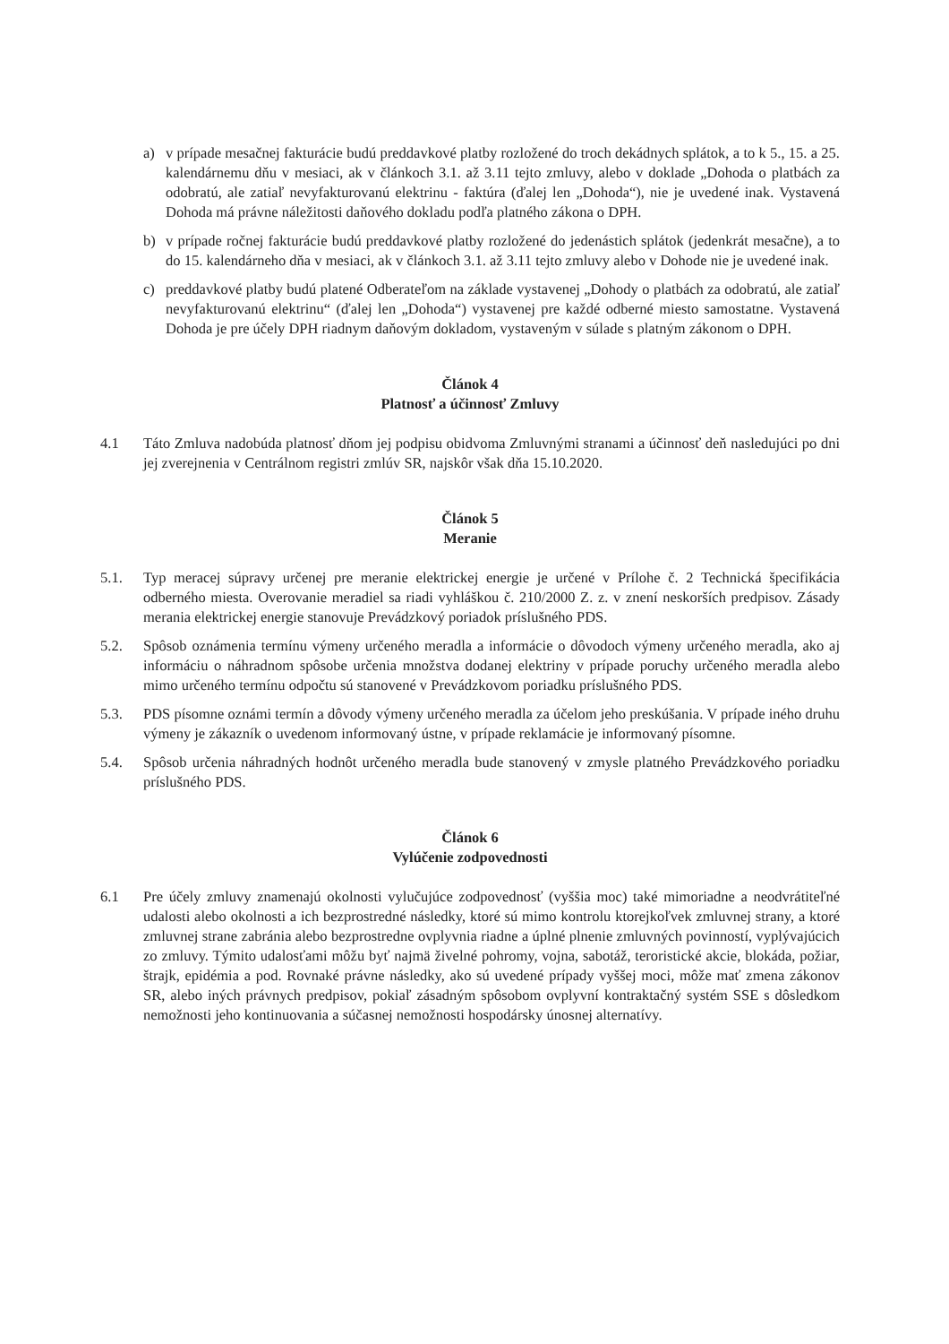a) v prípade mesačnej fakturácie budú preddavkové platby rozložené do troch dekádnych splátok, a to k 5., 15. a 25. kalendárnemu dňu v mesiaci, ak v článkoch 3.1. až 3.11 tejto zmluvy, alebo v doklade „Dohoda o platbách za odobratú, ale zatiaľ nevyfakturovanú elektrinu - faktúra (ďalej len „Dohoda“), nie je uvedené inak. Vystavená Dohoda má právne náležitosti daňového dokladu podľa platného zákona o DPH.
b) v prípade ročnej fakturácie budú preddavkové platby rozložené do jedenástich splátok (jedenkrát mesačne), a to do 15. kalendárneho dňa v mesiaci, ak v článkoch 3.1. až 3.11 tejto zmluvy alebo v Dohode nie je uvedené inak.
c) preddavkové platby budú platené Odberateľom na základe vystavenej „Dohody o platbách za odobratú, ale zatiaľ nevyfakturovanú elektrinu“ (ďalej len „Dohoda“) vystavenej pre každé odberné miesto samostatne. Vystavená Dohoda je pre účely DPH riadnym daňovým dokladom, vystaveným v súlade s platným zákonom o DPH.
Článok 4
Platnosť a účinnosť Zmluvy
4.1 Táto Zmluva nadobúda platnosť dňom jej podpisu obidvoma Zmluvnými stranami a účinnosť deň nasledujúci po dni jej zverejnenia v Centrálnom registri zmlúv SR, najskôr však dňa 15.10.2020.
Článok 5
Meranie
5.1. Typ meracej súpravy určenej pre meranie elektrickej energie je určené v Prílohe č. 2 Technická špecifikácia odberného miesta. Overovanie meradiel sa riadi vyhláškou č. 210/2000 Z. z. v znení neskorších predpisov. Zásady merania elektrickej energie stanovuje Prevádzkový poriadok príslušného PDS.
5.2. Spôsob oznámenia termínu výmeny určeného meradla a informácie o dôvodoch výmeny určeného meradla, ako aj informáciu o náhradnom spôsobe určenia množstva dodanej elektriny v prípade poruchy určeného meradla alebo mimo určeného termínu odpočtu sú stanovené v Prevádzkovom poriadku príslušného PDS.
5.3. PDS písomne oznámi termín a dôvody výmeny určeného meradla za účelom jeho preskúšania. V prípade iného druhu výmeny je zákazník o uvedenom informovaný ústne, v prípade reklamácie je informovaný písomne.
5.4. Spôsob určenia náhradných hodnôt určeného meradla bude stanovený v zmysle platného Prevádzkového poriadku príslušného PDS.
Článok 6
Vylúčenie zodpovednosti
6.1 Pre účely zmluvy znamenajú okolnosti vylučujúce zodpovednosť (vyššia moc) také mimoriadne a neodvrátiteľné udalosti alebo okolnosti a ich bezprostredné následky, ktoré sú mimo kontrolu ktorejkoľvek zmluvnej strany, a ktoré zmluvnej strane zabránia alebo bezprostredne ovplyvnia riadne a úplné plnenie zmluvných povinností, vyplývajúcich zo zmluvy. Týmito udalosťami môžu byť najmä živelné pohromy, vojna, sabotáž, teroristické akcie, blokáda, požiar, štrajk, epidémia a pod. Rovnaké právne následky, ako sú uvedené prípady vyššej moci, môže mať zmena zákonov SR, alebo iných právnych predpisov, pokiaľ zásadným spôsobom ovplyvní kontraktačný systém SSE s dôsledkom nemožnosti jeho kontinuovania a súčasnej nemožnosti hospodársky únosnej alternatívy.